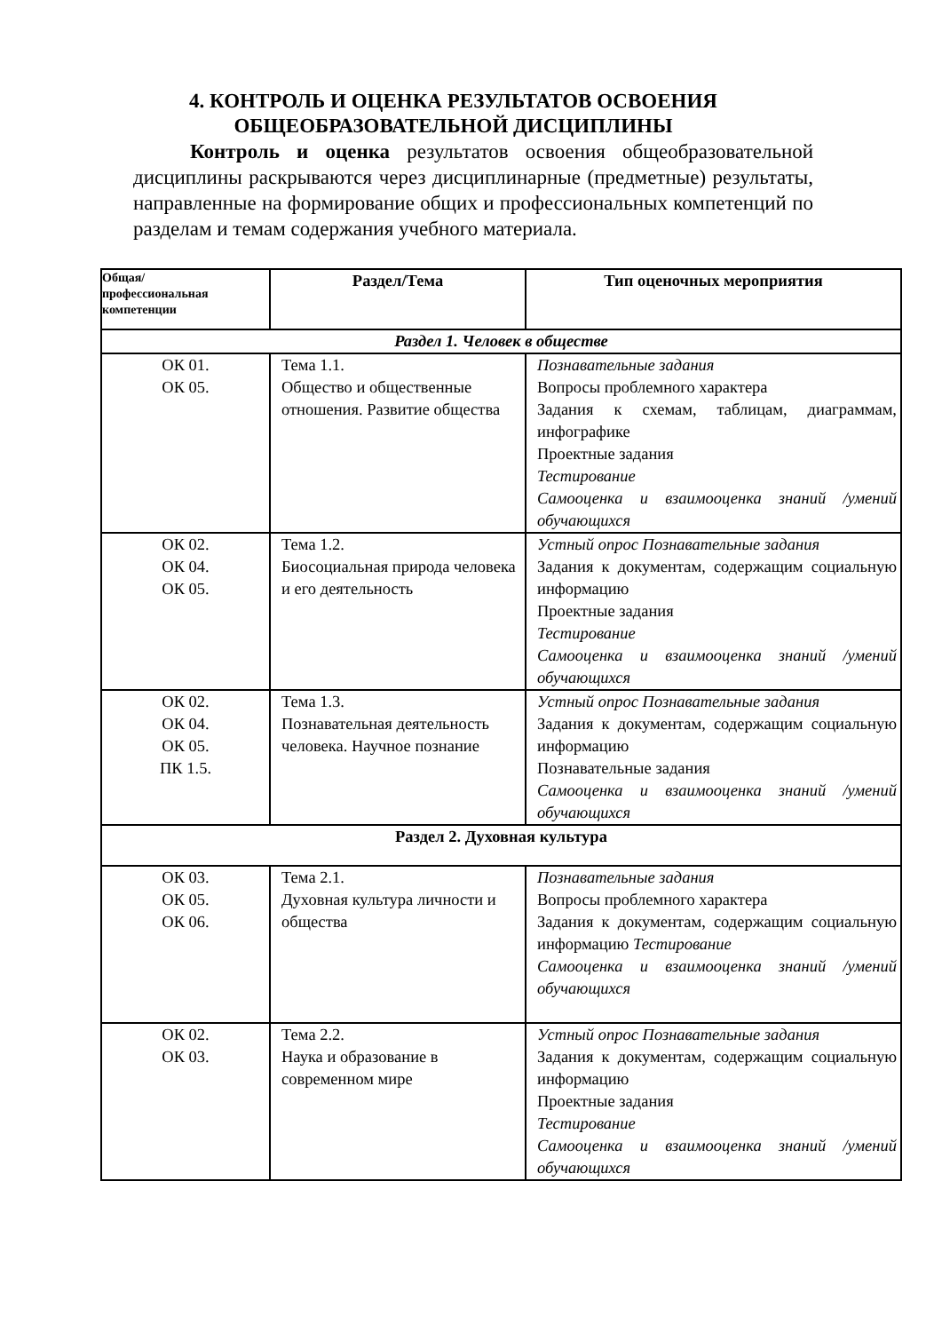4. КОНТРОЛЬ И ОЦЕНКА РЕЗУЛЬТАТОВ ОСВОЕНИЯ ОБЩЕОБРАЗОВАТЕЛЬНОЙ ДИСЦИПЛИНЫ
Контроль и оценка результатов освоения общеобразовательной дисциплины раскрываются через дисциплинарные (предметные) результаты, направленные на формирование общих и профессиональных компетенций по разделам и темам содержания учебного материала.
| Общая/ профессиональная компетенции | Раздел/Тема | Тип оценочных мероприятия |
| --- | --- | --- |
| Раздел 1. Человек в обществе | | |
| ОК 01. ОК 05. | Тема 1.1. Общество и общественные отношения. Развитие общества | Познавательные задания Вопросы проблемного характера Задания к схемам, таблицам, диаграммам, инфографике Проектные задания Тестирование Самооценка и взаимооценка знаний /умений обучающихся |
| ОК 02. ОК 04. ОК 05. | Тема 1.2. Биосоциальная природа человека и его деятельность | Устный опрос Познавательные задания Задания к документам, содержащим социальную информацию Проектные задания Тестирование Самооценка и взаимооценка знаний /умений обучающихся |
| ОК 02. ОК 04. ОК 05. ПК 1.5. | Тема 1.3. Познавательная деятельность человека. Научное познание | Устный опрос Познавательные задания Задания к документам, содержащим социальную информацию Познавательные задания Самооценка и взаимооценка знаний /умений обучающихся |
| Раздел 2. Духовная культура | | |
| ОК 03. ОК 05. ОК 06. | Тема 2.1. Духовная культура личности и общества | Познавательные задания Вопросы проблемного характера Задания к документам, содержащим социальную информацию Тестирование Самооценка и взаимооценка знаний /умений обучающихся |
| ОК 02. ОК 03. | Тема 2.2. Наука и образование в современном мире | Устный опрос Познавательные задания Задания к документам, содержащим социальную информацию Проектные задания Тестирование Самооценка и взаимооценка знаний /умений обучающихся |